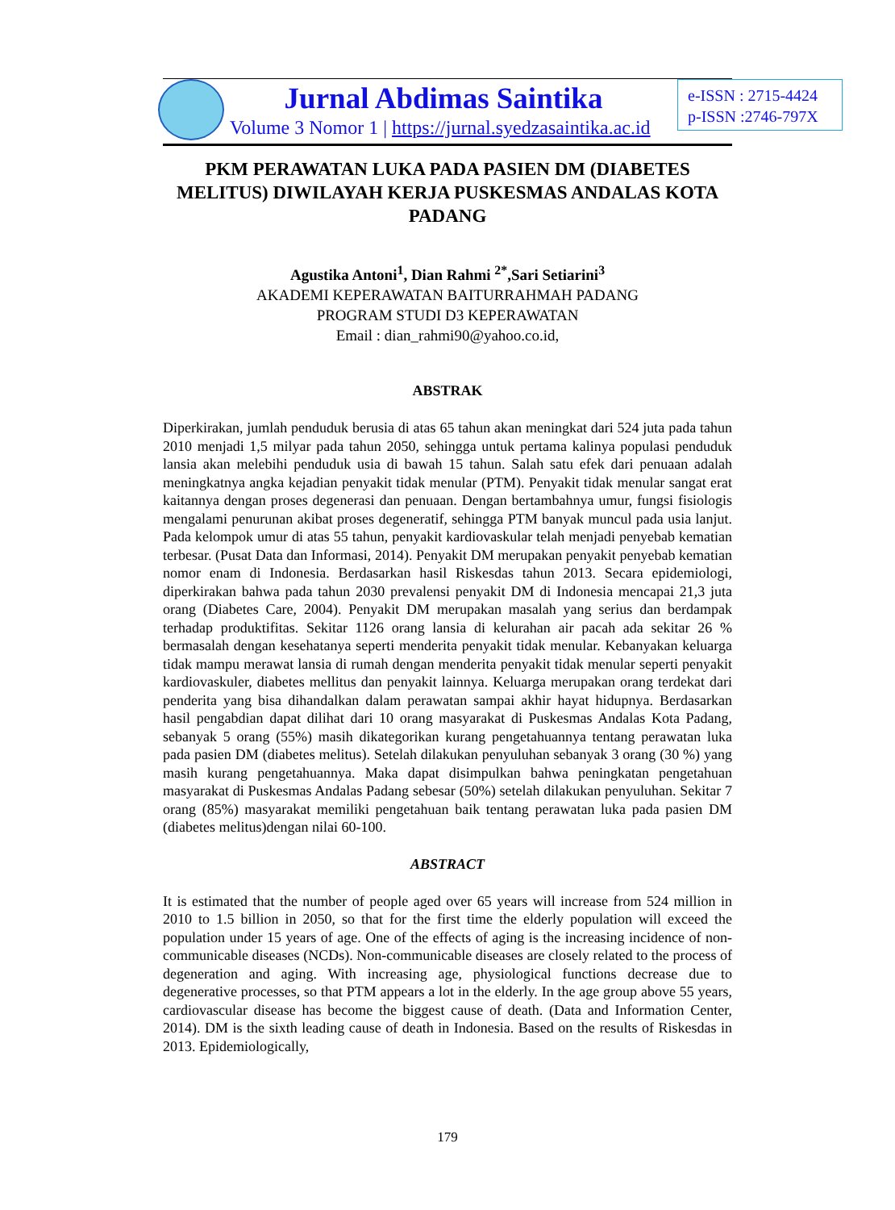Jurnal Abdimas Saintika
Volume 3 Nomor 1 | https://jurnal.syedzasaintika.ac.id
e-ISSN : 2715-4424
p-ISSN :2746-797X
PKM PERAWATAN LUKA PADA PASIEN DM (DIABETES MELITUS) DIWILAYAH KERJA PUSKESMAS ANDALAS KOTA PADANG
Agustika Antoni<sup>1</sup>, Dian Rahmi <sup>2*</sup>,Sari Setiarini<sup>3</sup>
AKADEMI KEPERAWATAN BAITURRAHMAH PADANG
PROGRAM STUDI D3 KEPERAWATAN
Email : dian_rahmi90@yahoo.co.id,
ABSTRAK
Diperkirakan, jumlah penduduk berusia di atas 65 tahun akan meningkat dari 524 juta pada tahun 2010 menjadi 1,5 milyar pada tahun 2050, sehingga untuk pertama kalinya populasi penduduk lansia akan melebihi penduduk usia di bawah 15 tahun. Salah satu efek dari penuaan adalah meningkatnya angka kejadian penyakit tidak menular (PTM). Penyakit tidak menular sangat erat kaitannya dengan proses degenerasi dan penuaan. Dengan bertambahnya umur, fungsi fisiologis mengalami penurunan akibat proses degeneratif, sehingga PTM banyak muncul pada usia lanjut. Pada kelompok umur di atas 55 tahun, penyakit kardiovaskular telah menjadi penyebab kematian terbesar. (Pusat Data dan Informasi, 2014). Penyakit DM merupakan penyakit penyebab kematian nomor enam di Indonesia. Berdasarkan hasil Riskesdas tahun 2013. Secara epidemiologi, diperkirakan bahwa pada tahun 2030 prevalensi penyakit DM di Indonesia mencapai 21,3 juta orang (Diabetes Care, 2004). Penyakit DM merupakan masalah yang serius dan berdampak terhadap produktifitas. Sekitar 1126 orang lansia di kelurahan air pacah ada sekitar 26 % bermasalah dengan kesehatanya seperti menderita penyakit tidak menular. Kebanyakan keluarga tidak mampu merawat lansia di rumah dengan menderita penyakit tidak menular seperti penyakit kardiovaskuler, diabetes mellitus dan penyakit lainnya. Keluarga merupakan orang terdekat dari penderita yang bisa dihandalkan dalam perawatan sampai akhir hayat hidupnya. Berdasarkan hasil pengabdian dapat dilihat dari 10 orang masyarakat di Puskesmas Andalas Kota Padang, sebanyak 5 orang (55%) masih dikategorikan kurang pengetahuannya tentang perawatan luka pada pasien DM (diabetes melitus). Setelah dilakukan penyuluhan sebanyak 3 orang (30 %) yang masih kurang pengetahuannya. Maka dapat disimpulkan bahwa peningkatan pengetahuan masyarakat di Puskesmas Andalas Padang sebesar (50%) setelah dilakukan penyuluhan. Sekitar 7 orang (85%) masyarakat memiliki pengetahuan baik tentang perawatan luka pada pasien DM (diabetes melitus)dengan nilai 60-100.
ABSTRACT
It is estimated that the number of people aged over 65 years will increase from 524 million in 2010 to 1.5 billion in 2050, so that for the first time the elderly population will exceed the population under 15 years of age. One of the effects of aging is the increasing incidence of non-communicable diseases (NCDs). Non-communicable diseases are closely related to the process of degeneration and aging. With increasing age, physiological functions decrease due to degenerative processes, so that PTM appears a lot in the elderly. In the age group above 55 years, cardiovascular disease has become the biggest cause of death. (Data and Information Center, 2014). DM is the sixth leading cause of death in Indonesia. Based on the results of Riskesdas in 2013. Epidemiologically,
179